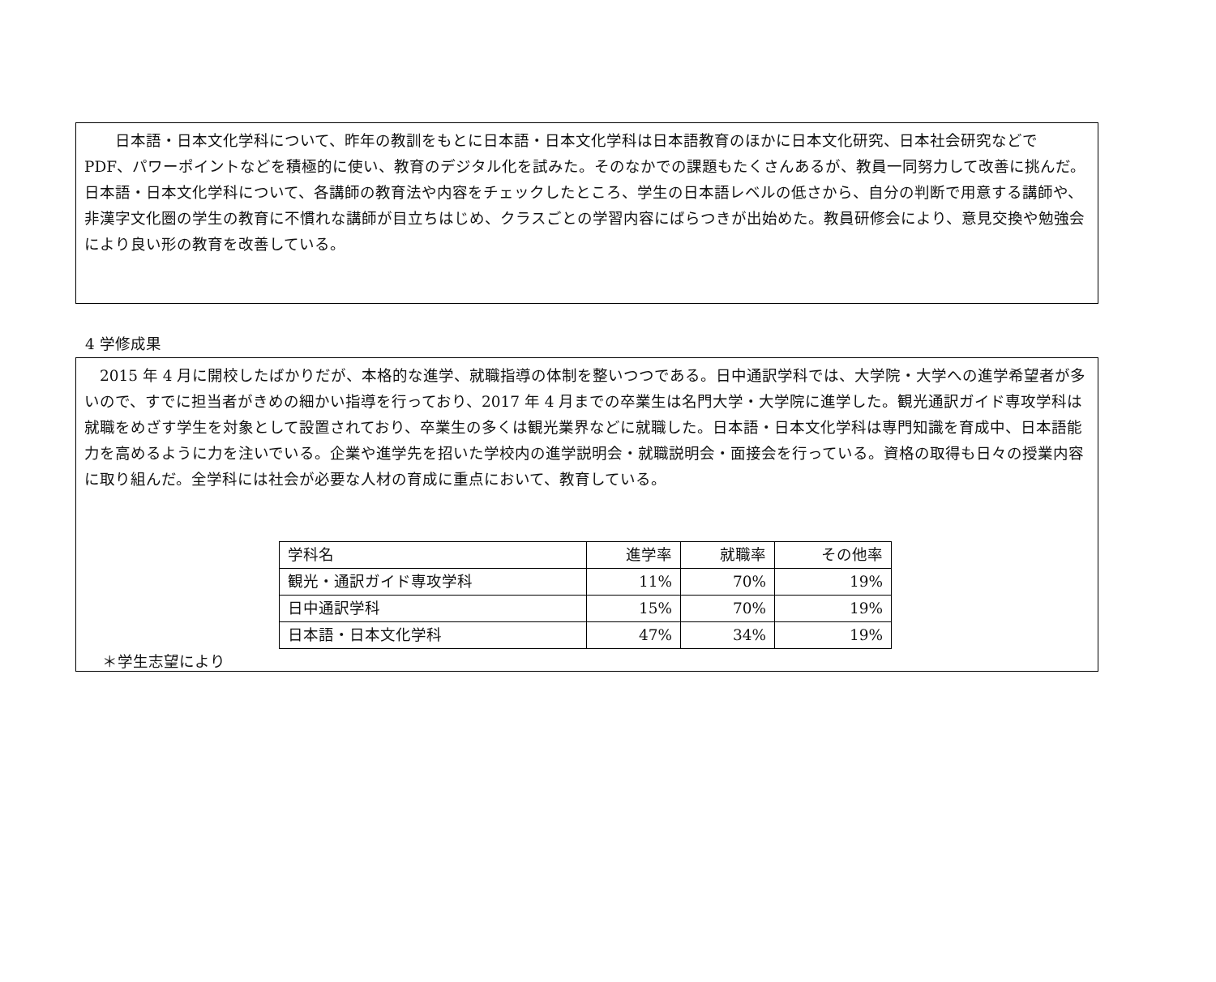日本語・日本文化学科について、昨年の教訓をもとに日本語・日本文化学科は日本語教育のほかに日本文化研究、日本社会研究などで　PDF、パワーポイントなどを積極的に使い、教育のデジタル化を試みた。そのなかでの課題もたくさんあるが、教員一同努力して改善に挑んだ。日本語・日本文化学科について、各講師の教育法や内容をチェックしたところ、学生の日本語レベルの低さから、自分の判断で用意する講師や、非漢字文化圏の学生の教育に不慣れな講師が目立ちはじめ、クラスごとの学習内容にばらつきが出始めた。教員研修会により、意見交換や勉強会により良い形の教育を改善している。
4 学修成果
　2015 年 4 月に開校したばかりだが、本格的な進学、就職指導の体制を整いつつである。日中通訳学科では、大学院・大学への進学希望者が多いので、すでに担当者がきめの細かい指導を行っており、2017 年 4 月までの卒業生は名門大学・大学院に進学した。観光通訳ガイド専攻学科は就職をめざす学生を対象として設置されており、卒業生の多くは観光業界などに就職した。日本語・日本文化学科は専門知識を育成中、日本語能力を高めるように力を注いでいる。企業や進学先を招いた学校内の進学説明会・就職説明会・面接会を行っている。資格の取得も日々の授業内容に取り組んだ。全学科には社会が必要な人材の育成に重点において、教育している。
| 学科名 | 進学率 | 就職率 | その他率 |
| 観光・通訳ガイド専攻学科 | 11% | 70% | 19% |
| 日中通訳学科 | 15% | 70% | 19% |
| 日本語・日本文化学科 | 47% | 34% | 19% |
＊学生志望により